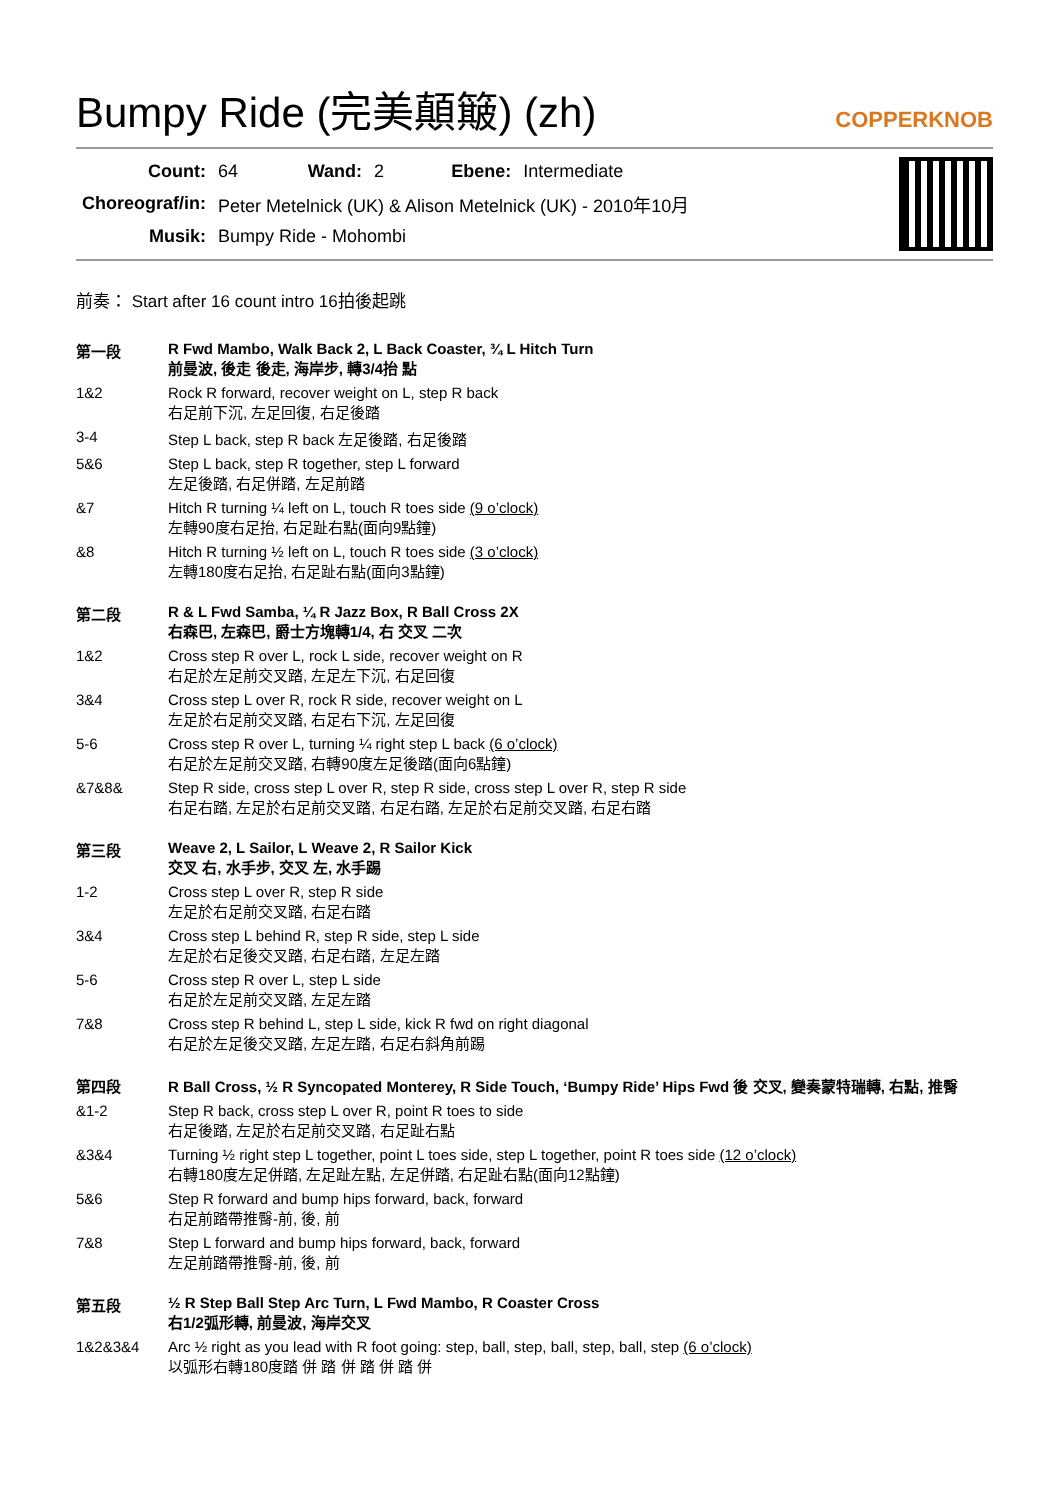Bumpy Ride (完美顛簸) (zh)
COPPERKNOB
| Count: | 64 | Wand: | 2 | Ebene: | Intermediate |
| Choreograf/in: | Peter Metelnick (UK) & Alison Metelnick (UK) - 2010年10月 | | | | |
| Musik: | Bumpy Ride - Mohombi | | | | |
前奏： Start after 16 count intro 16拍後起跳
第一段 R Fwd Mambo, Walk Back 2, L Back Coaster, ¾ L Hitch Turn
前曼波, 後走 後走, 海岸步, 轉3/4抬 點
1&2 Rock R forward, recover weight on L, step R back
右足前下沉, 左足回復, 右足後踏
3-4 Step L back, step R back 左足後踏, 右足後踏
5&6 Step L back, step R together, step L forward
左足後踏, 右足併踏, 左足前踏
&7 Hitch R turning ¼ left on L, touch R toes side (9 o’clock)
左轉90度右足抬, 右足趾右點(面向9點鐘)
&8 Hitch R turning ½ left on L, touch R toes side (3 o’clock)
左轉180度右足抬, 右足趾右點(面向3點鐘)
第二段 R & L Fwd Samba, ¼ R Jazz Box, R Ball Cross 2X
右森巴, 左森巴, 爵士方塊轉1/4, 右 交叉 二次
1&2 Cross step R over L, rock L side, recover weight on R
右足於左足前交叉踏, 左足左下沉, 右足回復
3&4 Cross step L over R, rock R side, recover weight on L
左足於右足前交叉踏, 右足右下沉, 左足回復
5-6 Cross step R over L, turning ¼ right step L back (6 o’clock)
右足於左足前交叉踏, 右轉90度左足後踏(面向6點鐘)
&7&8& Step R side, cross step L over R, step R side, cross step L over R, step R side
右足右踏, 左足於右足前交叉踏, 右足右踏, 左足於右足前交叉踏, 右足右踏
第三段 Weave 2, L Sailor, L Weave 2, R Sailor Kick
交叉 右, 水手步, 交叉 左, 水手踢
1-2 Cross step L over R, step R side
左足於右足前交叉踏, 右足右踏
3&4 Cross step L behind R, step R side, step L side
左足於右足後交叉踏, 右足右踏, 左足左踏
5-6 Cross step R over L, step L side
右足於左足前交叉踏, 左足左踏
7&8 Cross step R behind L, step L side, kick R fwd on right diagonal
右足於左足後交叉踏, 左足左踏, 右足右斜角前踢
第四段 R Ball Cross, ½ R Syncopated Monterey, R Side Touch, ‘Bumpy Ride’ Hips Fwd 後 交叉, 變奏蒙特瑞轉, 右點, 推臀
&1-2 Step R back, cross step L over R, point R toes to side
右足後踏, 左足於右足前交叉踏, 右足趾右點
&3&4 Turning ½ right step L together, point L toes side, step L together, point R toes side (12 o’clock)
右轉180度左足併踏, 左足趾左點, 左足併踏, 右足趾右點(面向12點鐘)
5&6 Step R forward and bump hips forward, back, forward
右足前踏帶推臀-前, 後, 前
7&8 Step L forward and bump hips forward, back, forward
左足前踏帶推臀-前, 後, 前
第五段 ½ R Step Ball Step Arc Turn, L Fwd Mambo, R Coaster Cross
右1/2弧形轉, 前曼波, 海岸交叉
1&2&3&4 Arc ½ right as you lead with R foot going: step, ball, step, ball, step, ball, step (6 o’clock)
以弧形右轉180度踏 併 踏 併 踏 併 踏 併